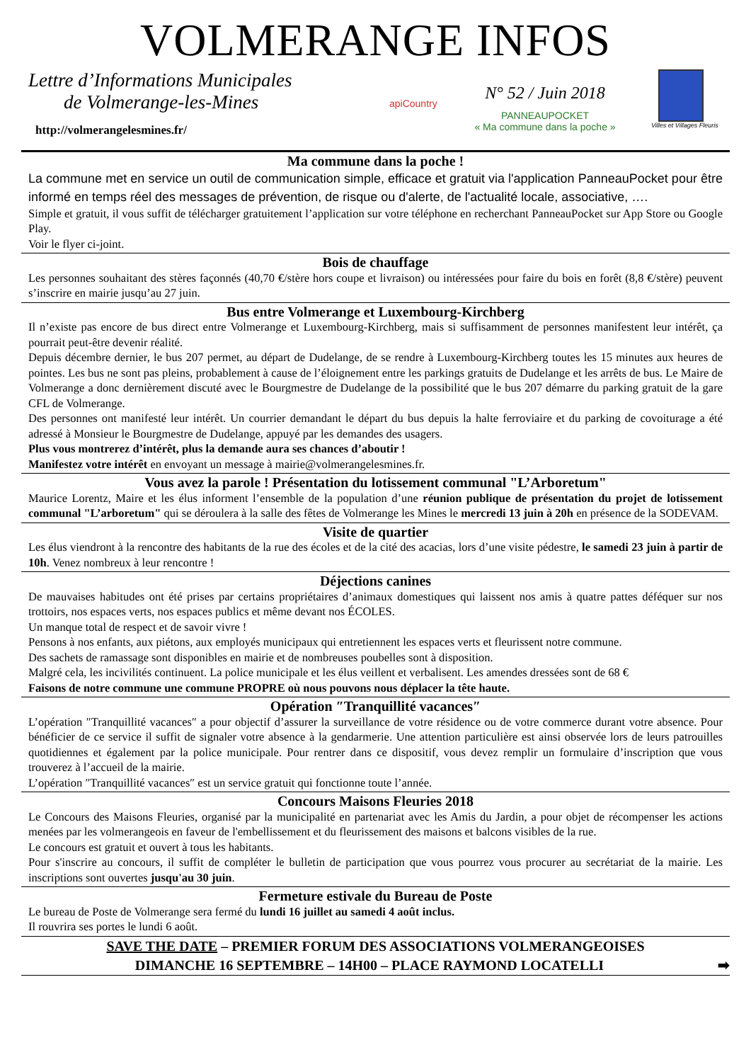VOLMERANGE INFOS
Lettre d’Informations Municipales
de Volmerange-les-Mines
http://volmerangelesmines.fr/
apiCountry
N° 52 / Juin 2018
PANNEAUPOCKET
« Ma commune dans la poche »
Villes et Villages Fleuris
Ma commune dans la poche !
La commune met en service un outil de communication simple, efficace et gratuit via l'application PanneauPocket pour être informé en temps réel des messages de prévention, de risque ou d'alerte, de l'actualité locale, associative, ….
Simple et gratuit, il vous suffit de télécharger gratuitement l’application sur votre téléphone en recherchant PanneauPocket sur App Store ou Google Play.
Voir le flyer ci-joint.
Bois de chauffage
Les personnes souhaitant des stères façonnés (40,70 €/stère hors coupe et livraison) ou intéressées pour faire du bois en forêt (8,8 €/stère) peuvent s’inscrire en mairie jusqu’au 27 juin.
Bus entre Volmerange et Luxembourg-Kirchberg
Il n’existe pas encore de bus direct entre Volmerange et Luxembourg-Kirchberg, mais si suffisamment de personnes manifestent leur intérêt, ça pourrait peut-être devenir réalité.
Depuis décembre dernier, le bus 207 permet, au départ de Dudelange, de se rendre à Luxembourg-Kirchberg toutes les 15 minutes aux heures de pointes. Les bus ne sont pas pleins, probablement à cause de l’éloignement entre les parkings gratuits de Dudelange et les arrêts de bus. Le Maire de Volmerange a donc dernièrement discuté avec le Bourgmestre de Dudelange de la possibilité que le bus 207 démarre du parking gratuit de la gare CFL de Volmerange.
Des personnes ont manifesté leur intérêt. Un courrier demandant le départ du bus depuis la halte ferroviaire et du parking de covoiturage a été adressé à Monsieur le Bourgmestre de Dudelange, appuyé par les demandes des usagers.
Plus vous montrerez d’intérêt, plus la demande aura ses chances d’aboutir !
Manifestez votre intérêt en envoyant un message à mairie@volmerangelesmines.fr.
Vous avez la parole ! Présentation du lotissement communal "L’Arboretum"
Maurice Lorentz, Maire et les élus informent l’ensemble de la population d’une réunion publique de présentation du projet de lotissement communal "L’arboretum" qui se déroulera à la salle des fêtes de Volmerange les Mines le mercredi 13 juin à 20h en présence de la SODEVAM.
Visite de quartier
Les élus viendront à la rencontre des habitants de la rue des écoles et de la cité des acacias, lors d’une visite pédestre, le samedi 23 juin à partir de 10h. Venez nombreux à leur rencontre !
Déjections canines
De mauvaises habitudes ont été prises par certains propriétaires d’animaux domestiques qui laissent nos amis à quatre pattes déféquer sur nos trottoirs, nos espaces verts, nos espaces publics et même devant nos ÉCOLES.
Un manque total de respect et de savoir vivre !
Pensons à nos enfants, aux piétons, aux employés municipaux qui entretiennent les espaces verts et fleurissent notre commune.
Des sachets de ramassage sont disponibles en mairie et de nombreuses poubelles sont à disposition.
Malgré cela, les incivilités continuent. La police municipale et les élus veillent et verbalisent. Les amendes dressées sont de 68 €
Faisons de notre commune une commune PROPRE où nous pouvons nous déplacer la tête haute.
Opération ″Tranquillité vacances″
L’opération ″Tranquillité vacances″ a pour objectif d’assurer la surveillance de votre résidence ou de votre commerce durant votre absence. Pour bénéficier de ce service il suffit de signaler votre absence à la gendarmerie. Une attention particulière est ainsi observée lors de leurs patrouilles quotidiennes et également par la police municipale. Pour rentrer dans ce dispositif, vous devez remplir un formulaire d’inscription que vous trouverez à l’accueil de la mairie.
L’opération ″Tranquillité vacances″ est un service gratuit qui fonctionne toute l’année.
Concours Maisons Fleuries 2018
Le Concours des Maisons Fleuries, organisé par la municipalité en partenariat avec les Amis du Jardin, a pour objet de récompenser les actions menées par les volmerangeois en faveur de l'embellissement et du fleurissement des maisons et balcons visibles de la rue.
Le concours est gratuit et ouvert à tous les habitants.
Pour s'inscrire au concours, il suffit de compléter le bulletin de participation que vous pourrez vous procurer au secrétariat de la mairie. Les inscriptions sont ouvertes jusqu'au 30 juin.
Fermeture estivale du Bureau de Poste
Le bureau de Poste de Volmerange sera fermé du lundi 16 juillet au samedi 4 août inclus.
Il rouvrira ses portes le lundi 6 août.
SAVE THE DATE – PREMIER FORUM DES ASSOCIATIONS VOLMERANGEOISES
DIMANCHE 16 SEPTEMBRE – 14H00 – PLACE RAYMOND LOCATELLI ➡